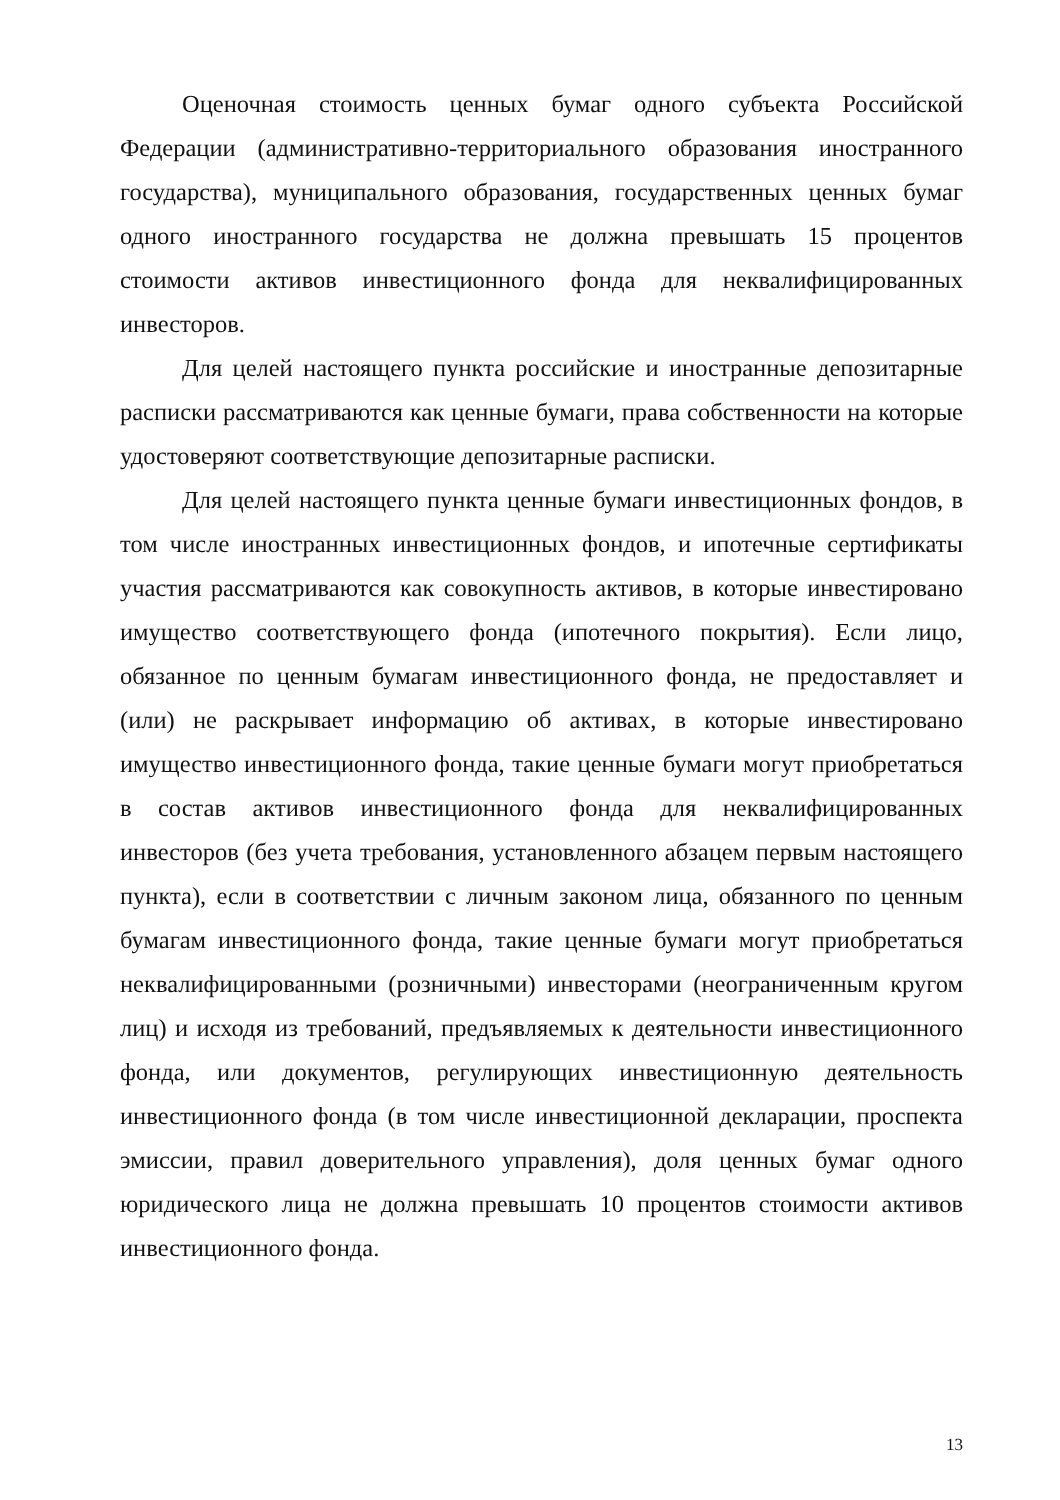Оценочная стоимость ценных бумаг одного субъекта Российской Федерации (административно-территориального образования иностранного государства), муниципального образования, государственных ценных бумаг одного иностранного государства не должна превышать 15 процентов стоимости активов инвестиционного фонда для неквалифицированных инвесторов.
Для целей настоящего пункта российские и иностранные депозитарные расписки рассматриваются как ценные бумаги, права собственности на которые удостоверяют соответствующие депозитарные расписки.
Для целей настоящего пункта ценные бумаги инвестиционных фондов, в том числе иностранных инвестиционных фондов, и ипотечные сертификаты участия рассматриваются как совокупность активов, в которые инвестировано имущество соответствующего фонда (ипотечного покрытия). Если лицо, обязанное по ценным бумагам инвестиционного фонда, не предоставляет и (или) не раскрывает информацию об активах, в которые инвестировано имущество инвестиционного фонда, такие ценные бумаги могут приобретаться в состав активов инвестиционного фонда для неквалифицированных инвесторов (без учета требования, установленного абзацем первым настоящего пункта), если в соответствии с личным законом лица, обязанного по ценным бумагам инвестиционного фонда, такие ценные бумаги могут приобретаться неквалифицированными (розничными) инвесторами (неограниченным кругом лиц) и исходя из требований, предъявляемых к деятельности инвестиционного фонда, или документов, регулирующих инвестиционную деятельность инвестиционного фонда (в том числе инвестиционной декларации, проспекта эмиссии, правил доверительного управления), доля ценных бумаг одного юридического лица не должна превышать 10 процентов стоимости активов инвестиционного фонда.
13